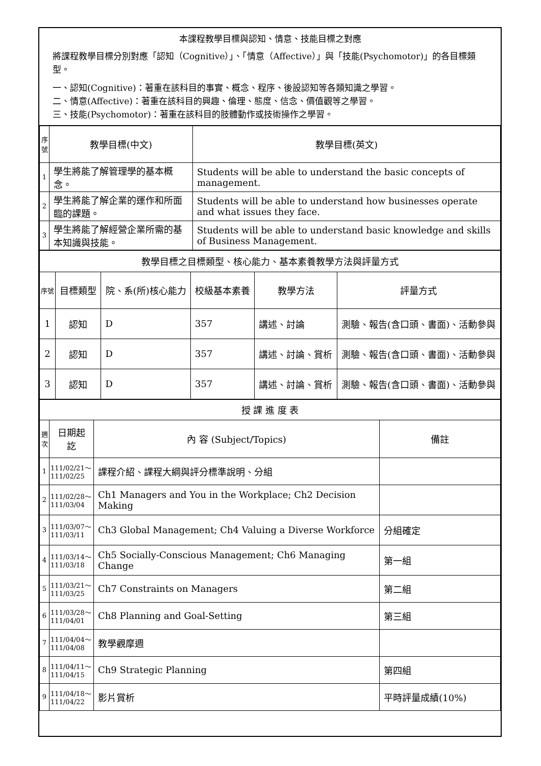本課程教學目標與認知、情意、技能目標之對應
將課程教學目標分別對應「認知（Cognitive）」、「情意（Affective）」與「技能(Psychomotor)」的各目標類型。
一、認知(Cognitive)：著重在該科目的事實、概念、程序、後設認知等各類知識之學習。
二、情意(Affective)：著重在該科目的興趣、倫理、態度、信念、價值觀等之學習。
三、技能(Psychomotor)：著重在該科目的肢體動作或技術操作之學習。
| 序號 | 教學目標(中文) | 教學目標(英文) |
| --- | --- | --- |
| 1 | 學生將能了解管理學的基本概念。 | Students will be able to understand the basic concepts of management. |
| 2 | 學生將能了解企業的運作和所面臨的課題。 | Students will be able to understand how businesses operate and what issues they face. |
| 3 | 學生將能了解經營企業所需的基本知識與技能。 | Students will be able to understand basic knowledge and skills of Business Management. |
| 教學目標之目標類型、核心能力、基本素養教學方法與評量方式 | | | | | |
| 序號 | 目標類型 | 院、系(所)核心能力 | 校級基本素養 | 教學方法 | 評量方式 |
| 1 | 認知 | D | 357 | 講述、討論 | 測驗、報告(含口頭、書面)、活動參與 |
| 2 | 認知 | D | 357 | 講述、討論、賞析 | 測驗、報告(含口頭、書面)、活動參與 |
| 3 | 認知 | D | 357 | 講述、討論、賞析 | 測驗、報告(含口頭、書面)、活動參與 |
| 授 課 進 度 表 | | | |
| 週次 | 日期起訖 | 內 容 (Subject/Topics) | 備註 |
| 1 | 111/02/21～111/02/25 | 課程介紹、課程大綱與評分標準說明、分組 | |
| 2 | 111/02/28～111/03/04 | Ch1 Managers and You in the Workplace; Ch2 Decision Making | |
| 3 | 111/03/07～111/03/11 | Ch3 Global Management; Ch4 Valuing a Diverse Workforce | 分組確定 |
| 4 | 111/03/14～111/03/18 | Ch5 Socially-Conscious Management; Ch6 Managing Change | 第一組 |
| 5 | 111/03/21～111/03/25 | Ch7 Constraints on Managers | 第二組 |
| 6 | 111/03/28～111/04/01 | Ch8 Planning and Goal-Setting | 第三組 |
| 7 | 111/04/04～111/04/08 | 教學觀摩週 | |
| 8 | 111/04/11～111/04/15 | Ch9 Strategic Planning | 第四組 |
| 9 | 111/04/18～111/04/22 | 影片賞析 | 平時評量成績(10%) |